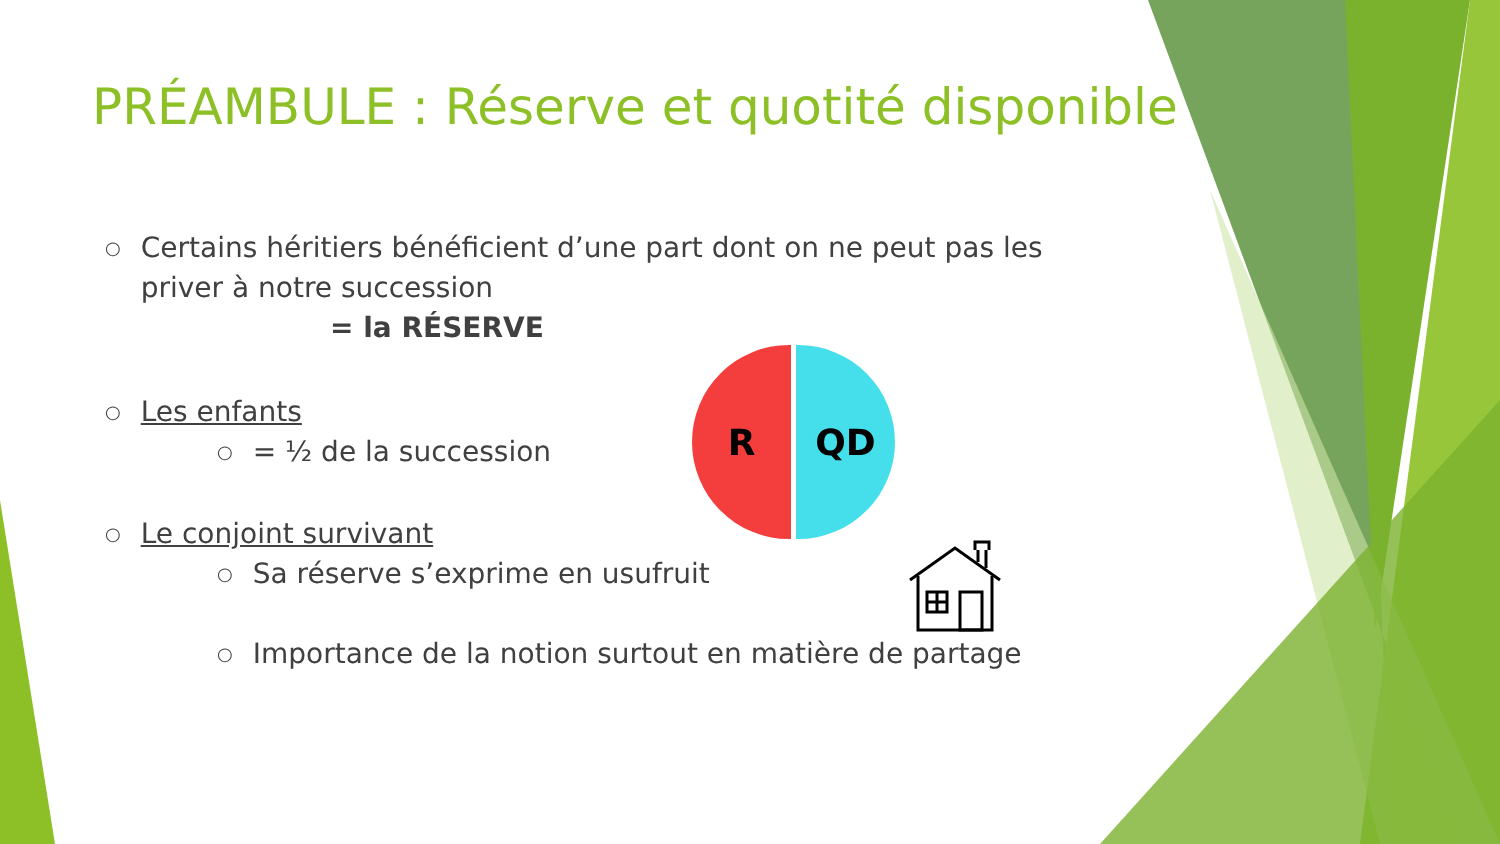PRÉAMBULE : Réserve et quotité disponible
○ Certains héritiers bénéficient d’une part dont on ne peut pas les
priver à notre succession
= la RÉSERVE
○ Les enfants
○ = ½ de la succession
○ Le conjoint survivant
○ Sa réserve s’exprime en usufruit
○ Importance de la notion surtout en matière de partage
R QD